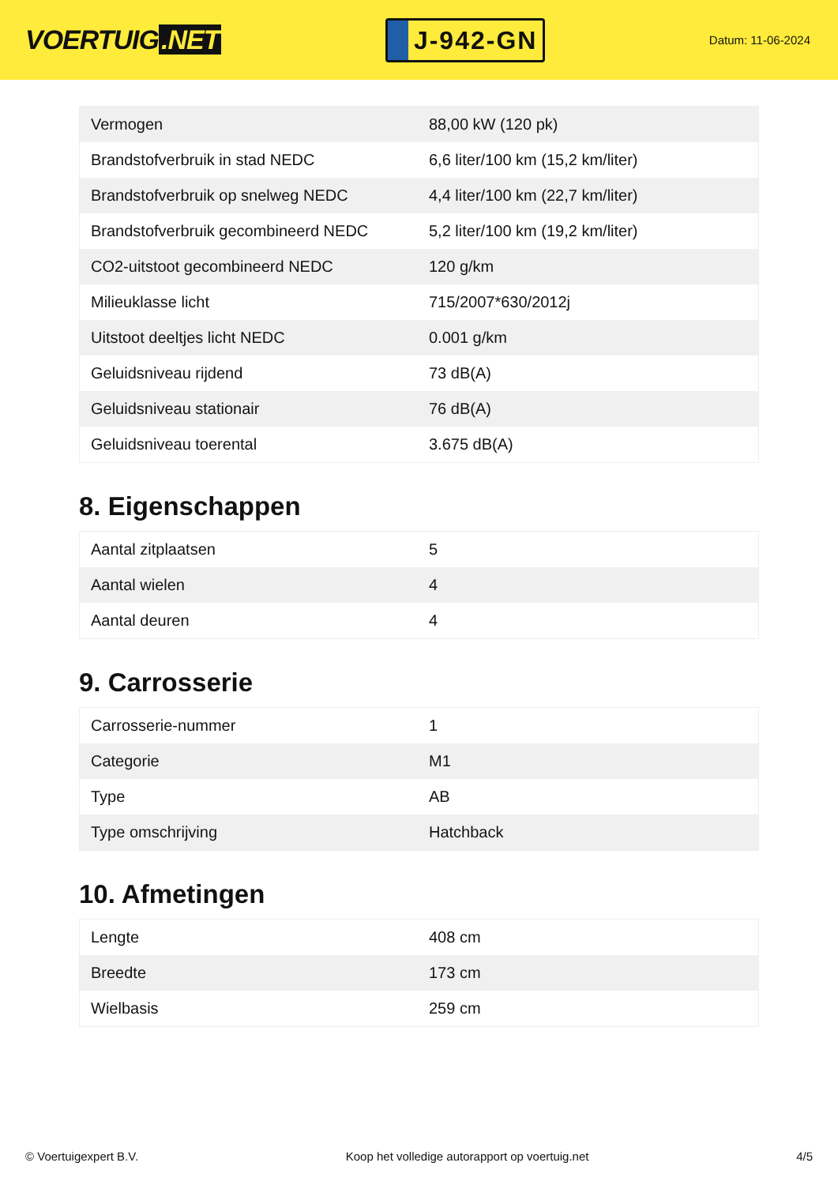VOERTUIG.NET
J-942-GN
Datum: 11-06-2024
| Vermogen | 88,00 kW (120 pk) |
| Brandstofverbruik in stad NEDC | 6,6 liter/100 km (15,2 km/liter) |
| Brandstofverbruik op snelweg NEDC | 4,4 liter/100 km (22,7 km/liter) |
| Brandstofverbruik gecombineerd NEDC | 5,2 liter/100 km (19,2 km/liter) |
| CO2-uitstoot gecombineerd NEDC | 120 g/km |
| Milieuklasse licht | 715/2007*630/2012j |
| Uitstoot deeltjes licht NEDC | 0.001 g/km |
| Geluidsniveau rijdend | 73 dB(A) |
| Geluidsniveau stationair | 76 dB(A) |
| Geluidsniveau toerental | 3.675 dB(A) |
8. Eigenschappen
| Aantal zitplaatsen | 5 |
| Aantal wielen | 4 |
| Aantal deuren | 4 |
9. Carrosserie
| Carrosserie-nummer | 1 |
| Categorie | M1 |
| Type | AB |
| Type omschrijving | Hatchback |
10. Afmetingen
| Lengte | 408 cm |
| Breedte | 173 cm |
| Wielbasis | 259 cm |
© Voertuigexpert B.V. Koop het volledige autorapport op voertuig.net 4/5